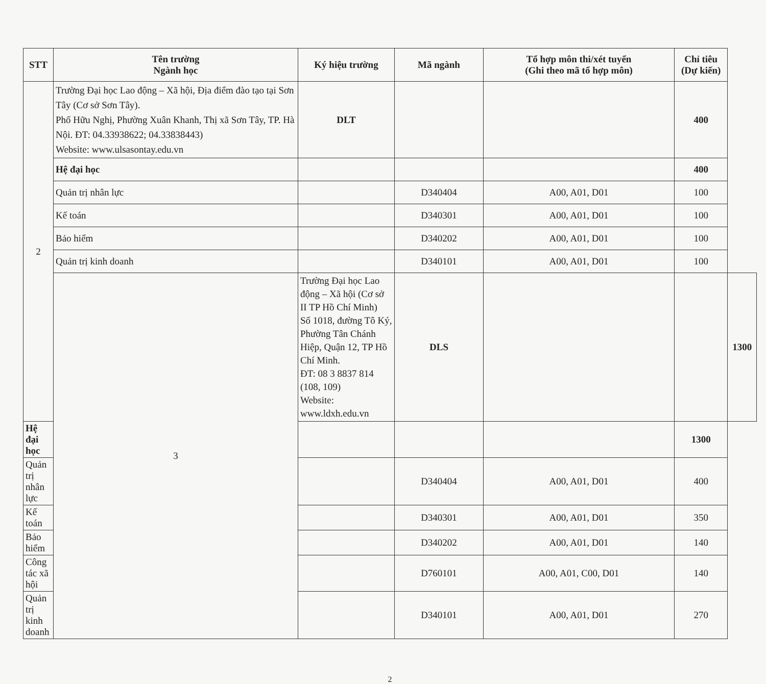| STT | Tên trường Ngành học | Ký hiệu trường | Mã ngành | Tổ hợp môn thi/xét tuyển (Ghi theo mã tổ hợp môn) | Chỉ tiêu (Dự kiến) | |
| --- | --- | --- | --- | --- | --- | --- |
| 2 | Trường Đại học Lao động – Xã hội, Địa điểm đào tạo tại Sơn Tây (Cơ sở Sơn Tây). Phố Hữu Nghị, Phường Xuân Khanh, Thị xã Sơn Tây, TP. Hà Nội. ĐT: 04.33938622; 04.33838443) Website: www.ulsasontay.edu.vn | DLT | | | 400 | |
| | Hệ đại học | | | | 400 | |
| | Quản trị nhân lực | | D340404 | A00, A01, D01 | 100 | |
| | Kế toán | | D340301 | A00, A01, D01 | 100 | |
| | Bảo hiểm | | D340202 | A00, A01, D01 | 100 | |
| | Quản trị kinh doanh | | D340101 | A00, A01, D01 | 100 | |
| | 3 | Trường Đại học Lao động – Xã hội (Cơ sở II TP Hồ Chí Minh) Số 1018, đường Tô Ký, Phường Tân Chánh Hiệp, Quận 12, TP Hồ Chí Minh. ĐT: 08 3 8837 814 (108, 109) Website: www.ldxh.edu.vn | DLS | | | 1300 |
| Hệ đại học | | | | | 1300 | |
| Quản trị nhân lực | | | D340404 | A00, A01, D01 | 400 | |
| Kế toán | | | D340301 | A00, A01, D01 | 350 | |
| Bảo hiểm | | | D340202 | A00, A01, D01 | 140 | |
| Công tác xã hội | | | D760101 | A00, A01, C00, D01 | 140 | |
| Quản trị kinh doanh | | | D340101 | A00, A01, D01 | 270 | |
2